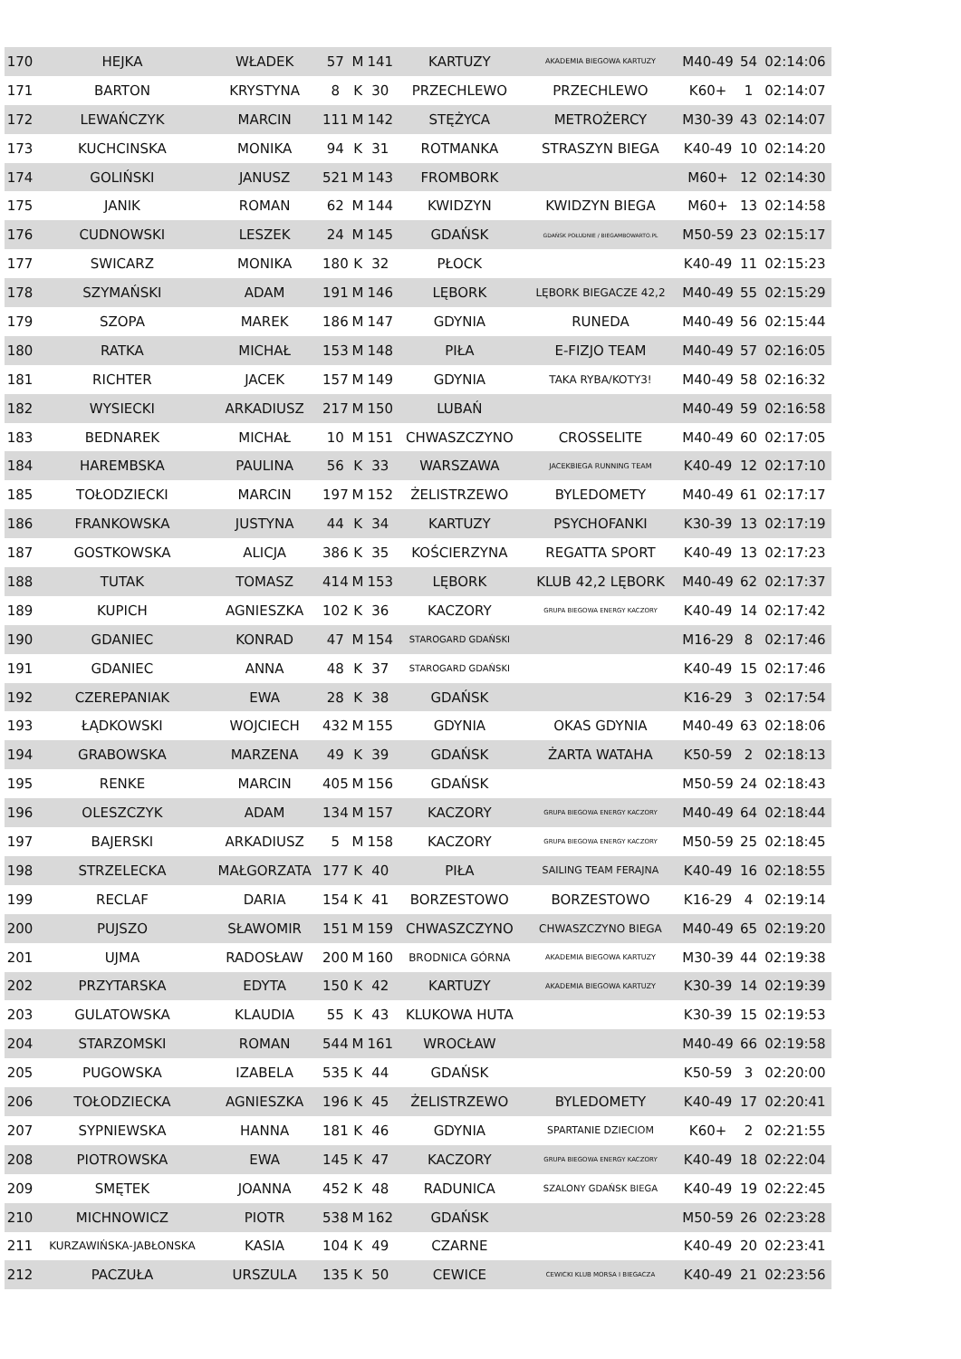| 170 | HEJKA | WŁADEK | 57 | M | 141 | KARTUZY | AKADEMIA BIEGOWA KARTUZY | M40-49 | 54 | 02:14:06 |
| 171 | BARTON | KRYSTYNA | 8 | K | 30 | PRZECHLEWO | PRZECHLEWO | K60+ | 1 | 02:14:07 |
| 172 | LEWAŃCZYK | MARCIN | 111 | M | 142 | STĘŻYCA | METROŻERCY | M30-39 | 43 | 02:14:07 |
| 173 | KUCHCINSKA | MONIKA | 94 | K | 31 | ROTMANKA | STRASZYN BIEGA | K40-49 | 10 | 02:14:20 |
| 174 | GOLIŃSKI | JANUSZ | 521 | M | 143 | FROMBORK | | M60+ | 12 | 02:14:30 |
| 175 | JANIK | ROMAN | 62 | M | 144 | KWIDZYN | KWIDZYN BIEGA | M60+ | 13 | 02:14:58 |
| 176 | CUDNOWSKI | LESZEK | 24 | M | 145 | GDAŃSK | GDAŃSK POŁUDNIE / BIEGAMBOWARTO.PL | M50-59 | 23 | 02:15:17 |
| 177 | SWICARZ | MONIKA | 180 | K | 32 | PŁOCK | | K40-49 | 11 | 02:15:23 |
| 178 | SZYMAŃSKI | ADAM | 191 | M | 146 | LĘBORK | LĘBORK BIEGACZE 42,2 | M40-49 | 55 | 02:15:29 |
| 179 | SZOPA | MAREK | 186 | M | 147 | GDYNIA | RUNEDA | M40-49 | 56 | 02:15:44 |
| 180 | RATKA | MICHAŁ | 153 | M | 148 | PIŁA | E-FIZJO TEAM | M40-49 | 57 | 02:16:05 |
| 181 | RICHTER | JACEK | 157 | M | 149 | GDYNIA | TAKA RYBA/KOTY3! | M40-49 | 58 | 02:16:32 |
| 182 | WYSIECKI | ARKADIUSZ | 217 | M | 150 | LUBAŃ | | M40-49 | 59 | 02:16:58 |
| 183 | BEDNAREK | MICHAŁ | 10 | M | 151 | CHWASZCZYNO | CROSSELITE | M40-49 | 60 | 02:17:05 |
| 184 | HAREMBSKA | PAULINA | 56 | K | 33 | WARSZAWA | JACEKBIEGA RUNNING TEAM | K40-49 | 12 | 02:17:10 |
| 185 | TOŁODZIECKI | MARCIN | 197 | M | 152 | ŻELISTRZEWO | BYLEDOMETY | M40-49 | 61 | 02:17:17 |
| 186 | FRANKOWSKA | JUSTYNA | 44 | K | 34 | KARTUZY | PSYCHOFANKI | K30-39 | 13 | 02:17:19 |
| 187 | GOSTKOWSKA | ALICJA | 386 | K | 35 | KOŚCIERZYNA | REGATTA SPORT | K40-49 | 13 | 02:17:23 |
| 188 | TUTAK | TOMASZ | 414 | M | 153 | LĘBORK | KLUB 42,2 LĘBORK | M40-49 | 62 | 02:17:37 |
| 189 | KUPICH | AGNIESZKA | 102 | K | 36 | KACZORY | GRUPA BIEGOWA ENERGY KACZORY | K40-49 | 14 | 02:17:42 |
| 190 | GDANIEC | KONRAD | 47 | M | 154 | STAROGARD GDAŃSKI | | M16-29 | 8 | 02:17:46 |
| 191 | GDANIEC | ANNA | 48 | K | 37 | STAROGARD GDAŃSKI | | K40-49 | 15 | 02:17:46 |
| 192 | CZEREPANIAK | EWA | 28 | K | 38 | GDAŃSK | | K16-29 | 3 | 02:17:54 |
| 193 | ŁĄDKOWSKI | WOJCIECH | 432 | M | 155 | GDYNIA | OKAS GDYNIA | M40-49 | 63 | 02:18:06 |
| 194 | GRABOWSKA | MARZENA | 49 | K | 39 | GDAŃSK | ŻARTA WATAHA | K50-59 | 2 | 02:18:13 |
| 195 | RENKE | MARCIN | 405 | M | 156 | GDAŃSK | | M50-59 | 24 | 02:18:43 |
| 196 | OLESZCZYK | ADAM | 134 | M | 157 | KACZORY | GRUPA BIEGOWA ENERGY KACZORY | M40-49 | 64 | 02:18:44 |
| 197 | BAJERSKI | ARKADIUSZ | 5 | M | 158 | KACZORY | GRUPA BIEGOWA ENERGY KACZORY | M50-59 | 25 | 02:18:45 |
| 198 | STRZELECKA | MAŁGORZATA | 177 | K | 40 | PIŁA | SAILING TEAM FERAJNA | K40-49 | 16 | 02:18:55 |
| 199 | RECLAF | DARIA | 154 | K | 41 | BORZESTOWO | BORZESTOWO | K16-29 | 4 | 02:19:14 |
| 200 | PUJSZO | SŁAWOMIR | 151 | M | 159 | CHWASZCZYNO | CHWASZCZYNO BIEGA | M40-49 | 65 | 02:19:20 |
| 201 | UJMA | RADOSŁAW | 200 | M | 160 | BRODNICA GÓRNA | AKADEMIA BIEGOWA KARTUZY | M30-39 | 44 | 02:19:38 |
| 202 | PRZYTARSKA | EDYTA | 150 | K | 42 | KARTUZY | AKADEMIA BIEGOWA KARTUZY | K30-39 | 14 | 02:19:39 |
| 203 | GULATOWSKA | KLAUDIA | 55 | K | 43 | KLUKOWA HUTA | | K30-39 | 15 | 02:19:53 |
| 204 | STARZOMSKI | ROMAN | 544 | M | 161 | WROCŁAW | | M40-49 | 66 | 02:19:58 |
| 205 | PUGOWSKA | IZABELA | 535 | K | 44 | GDAŃSK | | K50-59 | 3 | 02:20:00 |
| 206 | TOŁODZIECKA | AGNIESZKA | 196 | K | 45 | ŻELISTRZEWO | BYLEDOMETY | K40-49 | 17 | 02:20:41 |
| 207 | SYPNIEWSKA | HANNA | 181 | K | 46 | GDYNIA | SPARTANIE DZIECIOM | K60+ | 2 | 02:21:55 |
| 208 | PIOTROWSKA | EWA | 145 | K | 47 | KACZORY | GRUPA BIEGOWA ENERGY KACZORY | K40-49 | 18 | 02:22:04 |
| 209 | SMĘTEK | JOANNA | 452 | K | 48 | RADUNICA | SZALONY GDAŃSK BIEGA | K40-49 | 19 | 02:22:45 |
| 210 | MICHNOWICZ | PIOTR | 538 | M | 162 | GDAŃSK | | M50-59 | 26 | 02:23:28 |
| 211 | KURZAWIŃSKA-JABŁONSKA | KASIA | 104 | K | 49 | CZARNE | | K40-49 | 20 | 02:23:41 |
| 212 | PACZUŁA | URSZULA | 135 | K | 50 | CEWICE | CEWICKI KLUB MORSA I BIEGACZA | K40-49 | 21 | 02:23:56 |